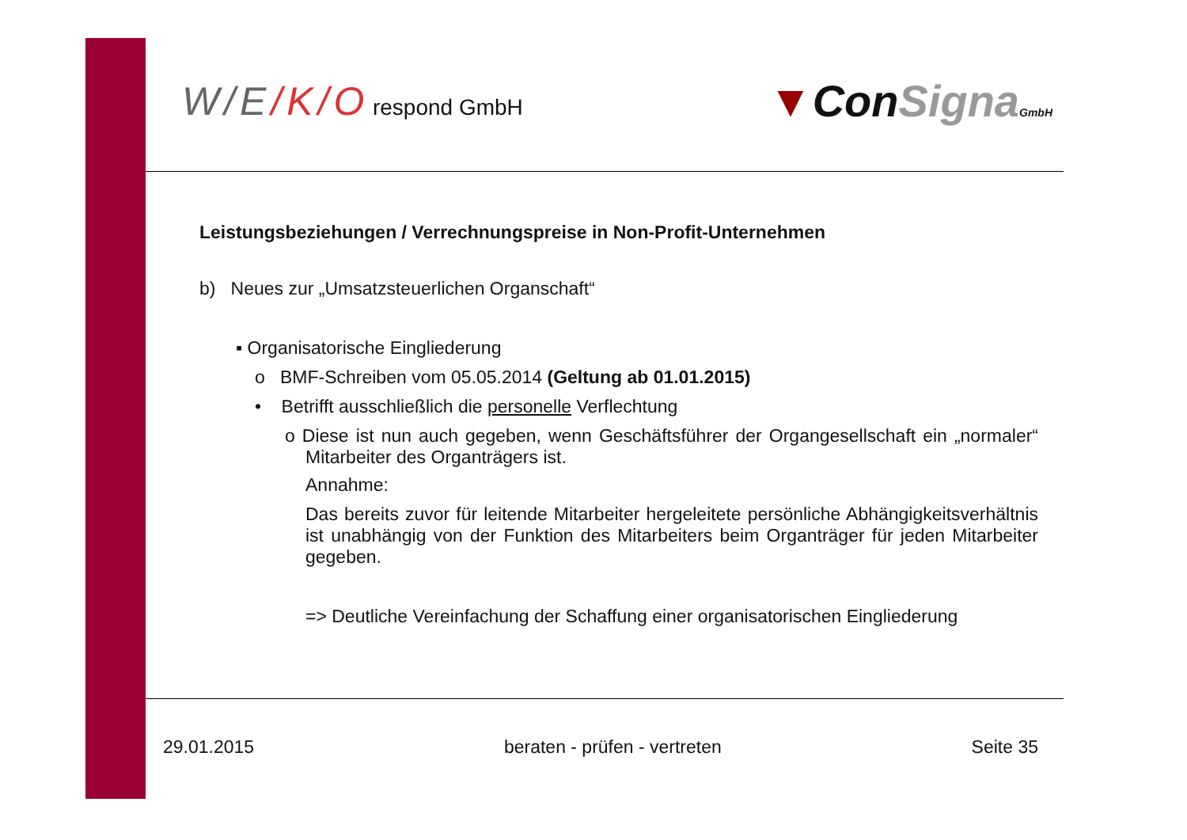W/E/K/O respond GmbH
▼ConSigna GmbH
Leistungsbeziehungen / Verrechnungspreise in Non-Profit-Unternehmen
b) Neues zur „Umsatzsteuerlichen Organschaft“
▪ Organisatorische Eingliederung
o BMF-Schreiben vom 05.05.2014 (Geltung ab 01.01.2015)
• Betrifft ausschließlich die personelle Verflechtung
o Diese ist nun auch gegeben, wenn Geschäftsführer der Organgesellschaft ein „normaler“ Mitarbeiter des Organträgers ist.
Annahme:
Das bereits zuvor für leitende Mitarbeiter hergeleitete persönliche Abhängigkeitsverhältnis ist unabhängig von der Funktion des Mitarbeiters beim Organträger für jeden Mitarbeiter gegeben.
=> Deutliche Vereinfachung der Schaffung einer organisatorischen Eingliederung
29.01.2015 beraten - prüfen - vertreten Seite 35